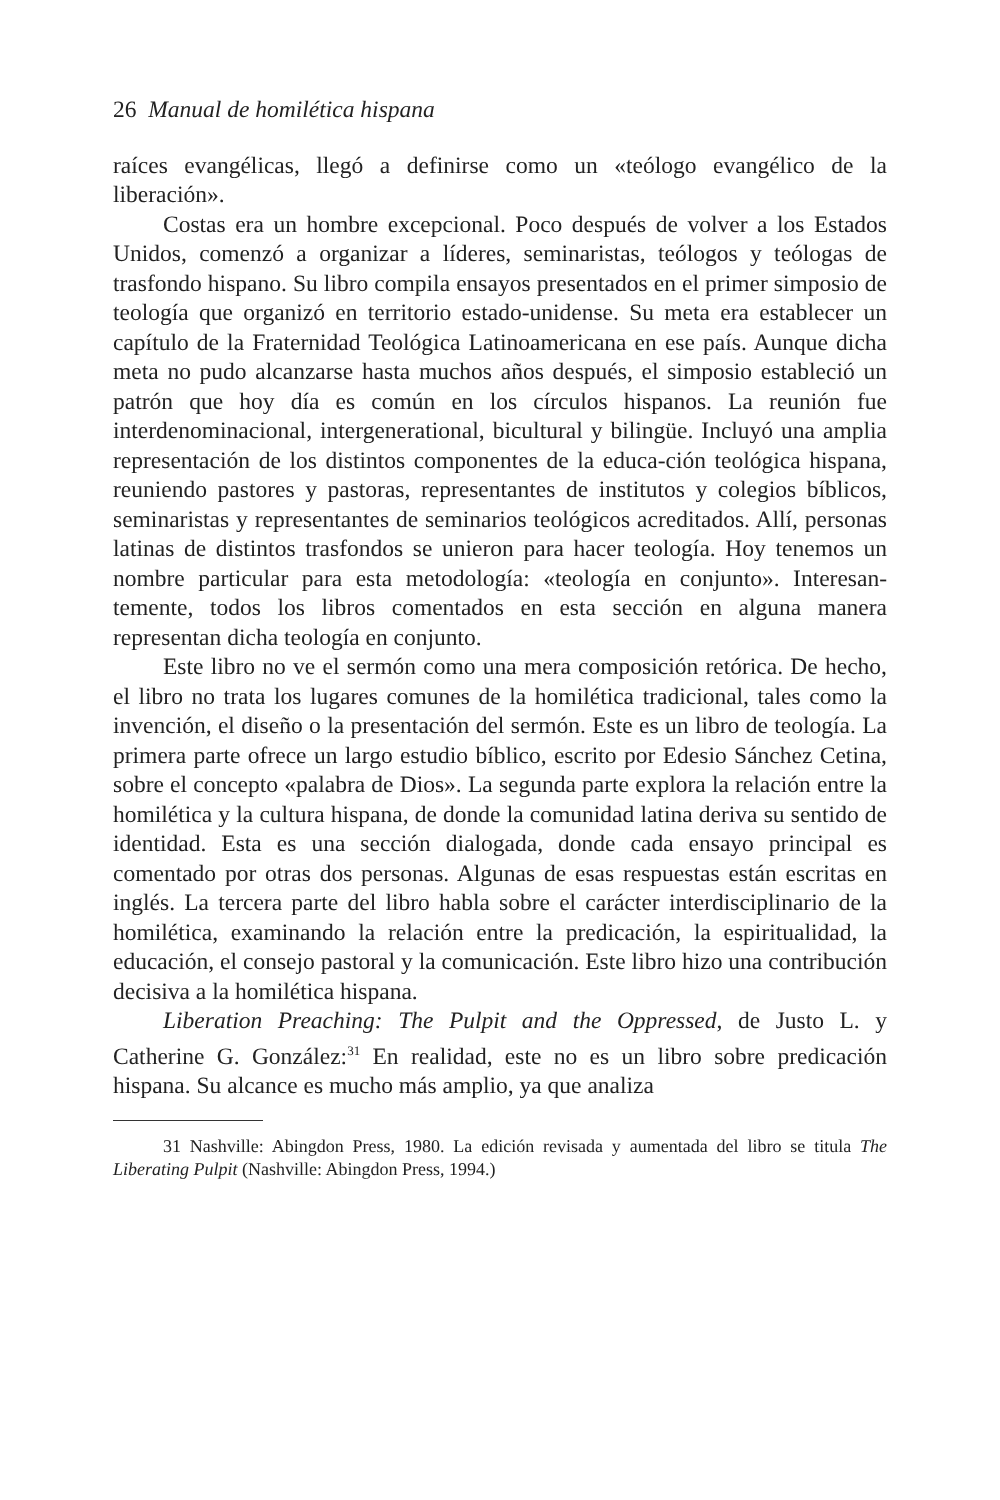26 Manual de homilética hispana
raíces evangélicas, llegó a definirse como un «teólogo evangélico de la liberación».
Costas era un hombre excepcional. Poco después de volver a los Estados Unidos, comenzó a organizar a líderes, seminaristas, teólogos y teólogas de trasfondo hispano. Su libro compila ensayos presentados en el primer simposio de teología que organizó en territorio estado-unidense. Su meta era establecer un capítulo de la Fraternidad Teológica Latinoamericana en ese país. Aunque dicha meta no pudo alcanzarse hasta muchos años después, el simposio estableció un patrón que hoy día es común en los círculos hispanos. La reunión fue interdenominacional, intergenerational, bicultural y bilingüe. Incluyó una amplia representación de los distintos componentes de la educa-ción teológica hispana, reuniendo pastores y pastoras, representantes de institutos y colegios bíblicos, seminaristas y representantes de seminarios teológicos acreditados. Allí, personas latinas de distintos trasfondos se unieron para hacer teología. Hoy tenemos un nombre particular para esta metodología: «teología en conjunto». Interesan-temente, todos los libros comentados en esta sección en alguna manera representan dicha teología en conjunto.
Este libro no ve el sermón como una mera composición retórica. De hecho, el libro no trata los lugares comunes de la homilética tradicional, tales como la invención, el diseño o la presentación del sermón. Este es un libro de teología. La primera parte ofrece un largo estudio bíblico, escrito por Edesio Sánchez Cetina, sobre el concepto «palabra de Dios». La segunda parte explora la relación entre la homilética y la cultura hispana, de donde la comunidad latina deriva su sentido de identidad. Esta es una sección dialogada, donde cada ensayo principal es comentado por otras dos personas. Algunas de esas respuestas están escritas en inglés. La tercera parte del libro habla sobre el carácter interdisciplinario de la homilética, examinando la relación entre la predicación, la espiritualidad, la educación, el consejo pastoral y la comunicación. Este libro hizo una contribución decisiva a la homilética hispana.
Liberation Preaching: The Pulpit and the Oppressed, de Justo L. y Catherine G. González:<sup>31</sup> En realidad, este no es un libro sobre predicación hispana. Su alcance es mucho más amplio, ya que analiza
31 Nashville: Abingdon Press, 1980. La edición revisada y aumentada del libro se titula The Liberating Pulpit (Nashville: Abingdon Press, 1994.)